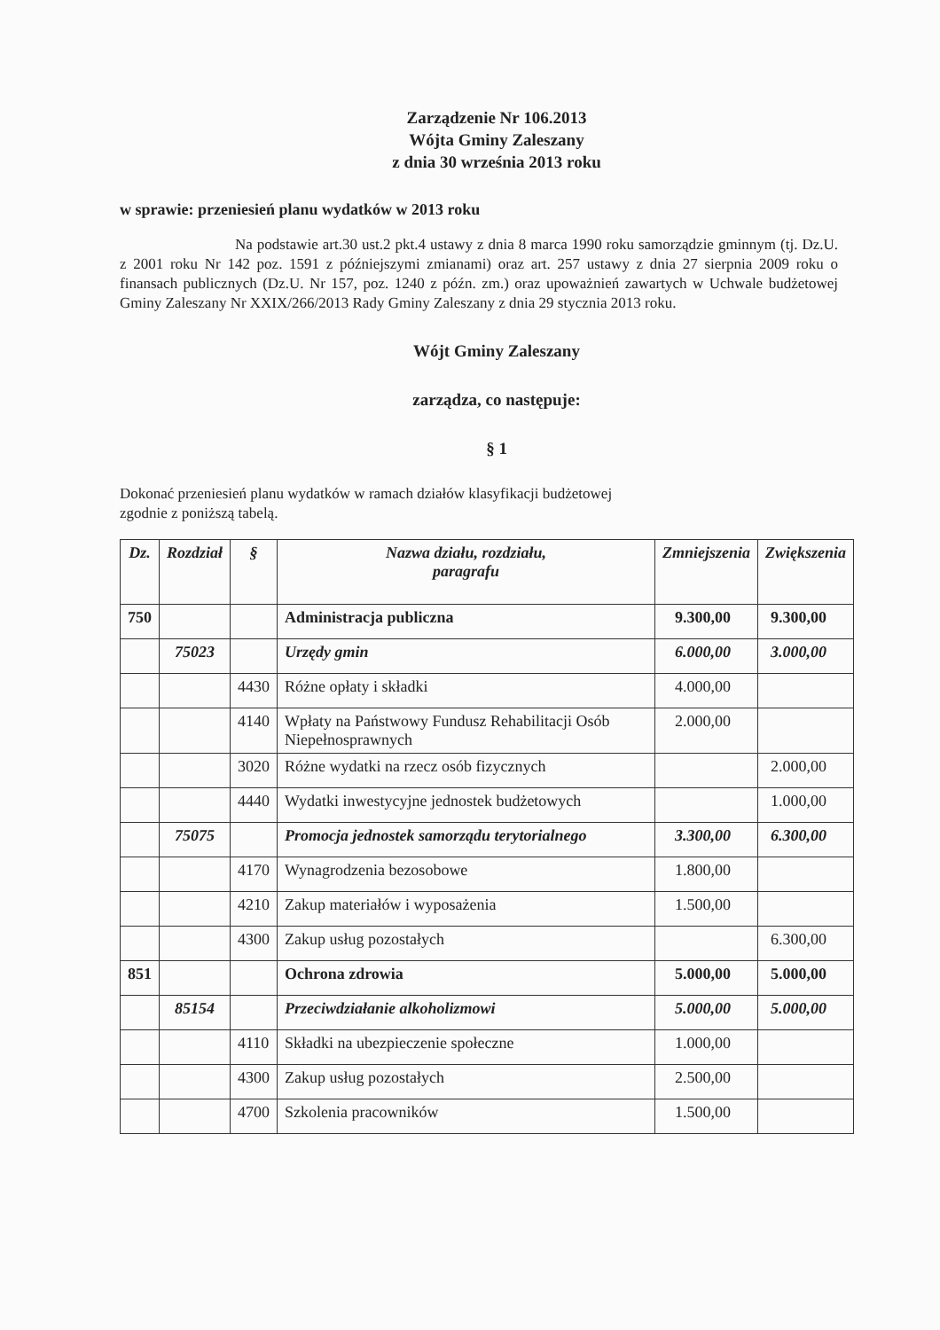Zarządzenie Nr 106.2013
Wójta Gminy Zaleszany
z dnia 30 września 2013 roku
w sprawie: przeniesień planu wydatków w 2013 roku
Na podstawie art.30 ust.2 pkt.4 ustawy z dnia 8 marca 1990 roku samorządzie gminnym (tj. Dz.U. z 2001 roku Nr 142 poz. 1591 z późniejszymi zmianami) oraz art. 257 ustawy z dnia 27 sierpnia 2009 roku o finansach publicznych (Dz.U. Nr 157, poz. 1240 z późn. zm.) oraz upoważnień zawartych w Uchwale budżetowej Gminy Zaleszany Nr XXIX/266/2013 Rady Gminy Zaleszany z dnia 29 stycznia 2013 roku.
Wójt Gminy Zaleszany
zarządza, co następuje:
§ 1
Dokonać przeniesień planu wydatków w ramach działów klasyfikacji budżetowej zgodnie z poniższą tabelą.
| Dz. | Rozdział | § | Nazwa działu, rozdziału, paragrafu | Zmniejszenia | Zwiększenia |
| --- | --- | --- | --- | --- | --- |
| 750 | | | Administracja publiczna | 9.300,00 | 9.300,00 |
| | 75023 | | Urzędy gmin | 6.000,00 | 3.000,00 |
| | | 4430 | Różne opłaty i składki | 4.000,00 | |
| | | 4140 | Wpłaty na Państwowy Fundusz Rehabilitacji Osób Niepełnosprawnych | 2.000,00 | |
| | | 3020 | Różne wydatki na rzecz osób fizycznych | | 2.000,00 |
| | | 4440 | Wydatki inwestycyjne jednostek budżetowych | | 1.000,00 |
| | 75075 | | Promocja jednostek samorządu terytorialnego | 3.300,00 | 6.300,00 |
| | | 4170 | Wynagrodzenia bezosobowe | 1.800,00 | |
| | | 4210 | Zakup materiałów i wyposażenia | 1.500,00 | |
| | | 4300 | Zakup usług pozostałych | | 6.300,00 |
| 851 | | | Ochrona zdrowia | 5.000,00 | 5.000,00 |
| | 85154 | | Przeciwdziałanie alkoholizmowi | 5.000,00 | 5.000,00 |
| | | 4110 | Składki na ubezpieczenie społeczne | 1.000,00 | |
| | | 4300 | Zakup usług pozostałych | 2.500,00 | |
| | | 4700 | Szkolenia pracowników | 1.500,00 | |